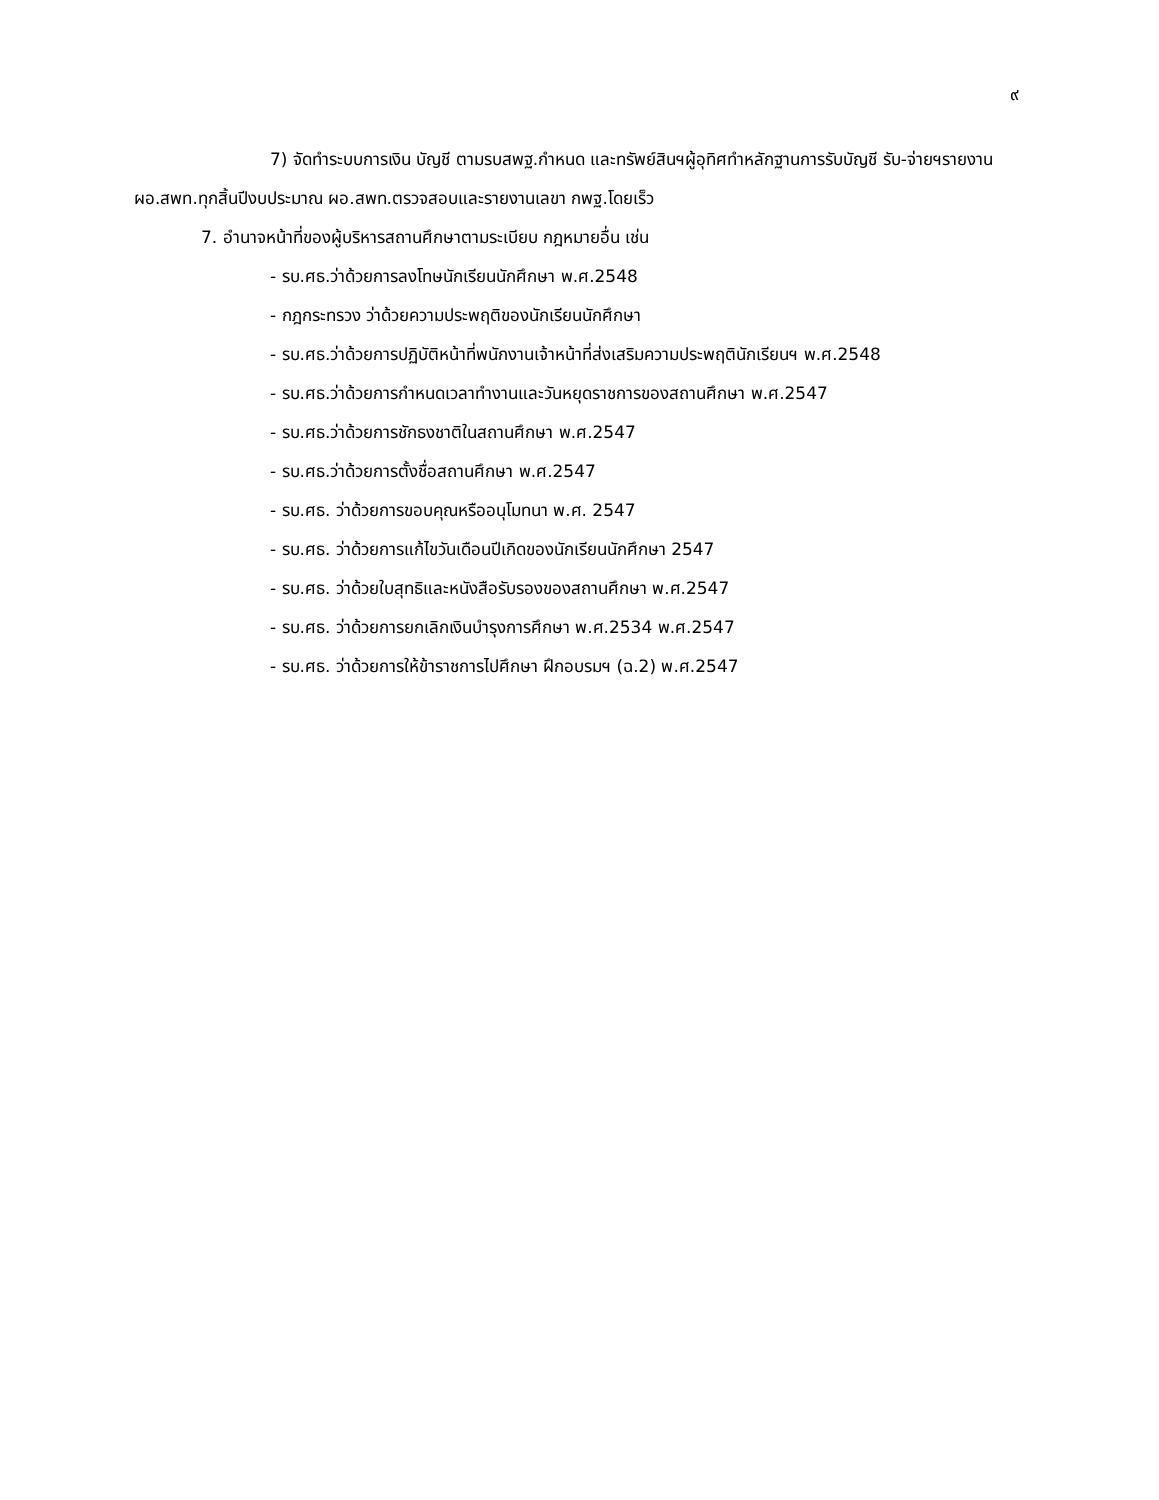๙
7) จัดทำระบบการเงิน บัญชี ตามรบสพฐ.กำหนด และทรัพย์สินฯผู้อุทิศทำหลักฐานการรับบัญชี รับ-จ่ายฯรายงาน ผอ.สพท.ทุกสิ้นปีงบประมาณ ผอ.สพท.ตรวจสอบและรายงานเลขา กพฐ.โดยเร็ว
7. อำนาจหน้าที่ของผู้บริหารสถานศึกษาตามระเบียบ กฎหมายอื่น เช่น
- รบ.ศธ.ว่าด้วยการลงโทษนักเรียนนักศึกษา พ.ศ.2548
- กฎกระทรวง ว่าด้วยความประพฤติของนักเรียนนักศึกษา
- รบ.ศธ.ว่าด้วยการปฏิบัติหน้าที่พนักงานเจ้าหน้าที่ส่งเสริมความประพฤตินักเรียนฯ พ.ศ.2548
- รบ.ศธ.ว่าด้วยการกำหนดเวลาทำงานและวันหยุดราชการของสถานศึกษา พ.ศ.2547
- รบ.ศธ.ว่าด้วยการชักธงชาติในสถานศึกษา พ.ศ.2547
- รบ.ศธ.ว่าด้วยการตั้งชื่อสถานศึกษา พ.ศ.2547
- รบ.ศธ. ว่าด้วยการขอบคุณหรืออนุโมทนา พ.ศ. 2547
- รบ.ศธ. ว่าด้วยการแก้ไขวันเดือนปีเกิดของนักเรียนนักศึกษา 2547
- รบ.ศธ. ว่าด้วยใบสุทธิและหนังสือรับรองของสถานศึกษา พ.ศ.2547
- รบ.ศธ. ว่าด้วยการยกเลิกเงินบำรุงการศึกษา พ.ศ.2534 พ.ศ.2547
- รบ.ศธ. ว่าด้วยการให้ข้าราชการไปศึกษา ฝึกอบรมฯ (ฉ.2) พ.ศ.2547